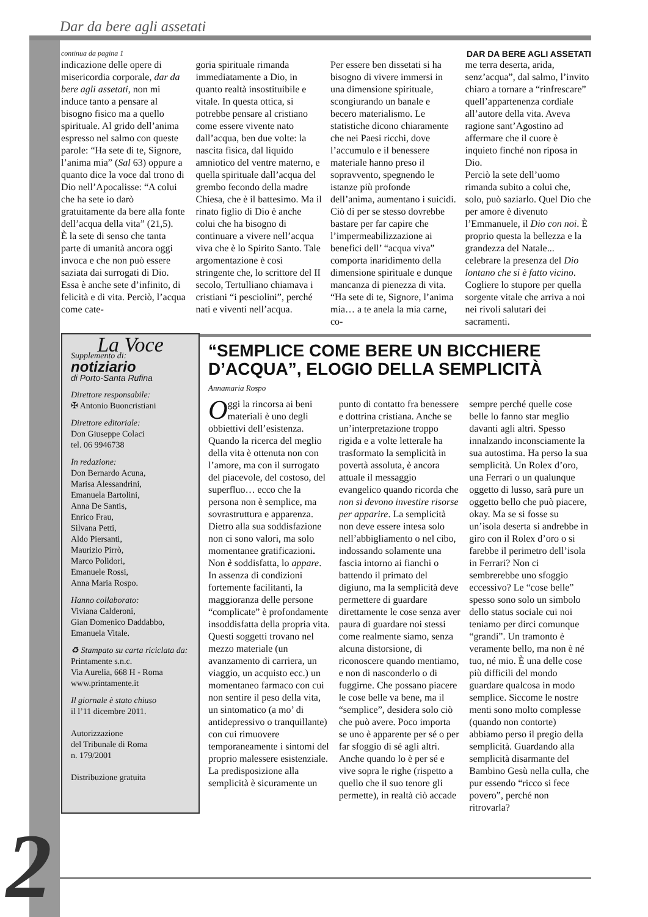Dar da bere agli assetati
continua da pagina 1 DAR DA BERE AGLI ASSETATI
indicazione delle opere di misericordia corporale, dar da bere agli assetati, non mi induce tanto a pensare al bisogno fisico ma a quello spirituale. Al grido dell’anima espresso nel salmo con queste parole: “Ha sete di te, Signore, l’anima mia” (Sal 63) oppure a quanto dice la voce dal trono di Dio nell’Apocalisse: “A colui che ha sete io darò gratuitamente da bere alla fonte dell’acqua della vita” (21,5).
È la sete di senso che tanta parte di umanità ancora oggi invoca e che non può essere saziata dai surrogati di Dio. Essa è anche sete d’infinito, di felicità e di vita. Perciò, l’acqua come cate-
goria spirituale rimanda immediatamente a Dio, in quanto realtà insostituibile e vitale. In questa ottica, si potrebbe pensare al cristiano come essere vivente nato dall’acqua, ben due volte: la nascita fisica, dal liquido amniotico del ventre materno, e quella spirituale dall’acqua del grembo fecondo della madre Chiesa, che è il battesimo. Ma il rinato figlio di Dio è anche colui che ha bisogno di continuare a vivere nell’acqua viva che è lo Spirito Santo. Tale argomentazione è così stringente che, lo scrittore del II secolo, Tertulliano chiamava i cristiani “i pesciolini”, perché nati e viventi nell’acqua.
Per essere ben dissetati si ha bisogno di vivere immersi in una dimensione spirituale, scongiurando un banale e becero materialismo. Le statistiche dicono chiaramente che nei Paesi ricchi, dove l’accumulo e il benessere materiale hanno preso il sopravvento, spegnendo le istanze più profonde dell’anima, aumentano i suicidi. Ciò di per se stesso dovrebbe bastare per far capire che l’impermeabilizzazione ai benefici dell’ “acqua viva” comporta inaridimento della dimensione spirituale e dunque mancanza di pienezza di vita. “Ha sete di te, Signore, l’anima mia… a te anela la mia carne, co-
me terra deserta, arida, senz’acqua”, dal salmo, l’invito chiaro a tornare a “rinfrescare” quell’appartenenza cordiale all’autore della vita. Aveva ragione sant’Agostino ad affermare che il cuore è inquieto finché non riposa in Dio.
Perciò la sete dell’uomo rimanda subito a colui che, solo, può saziarlo. Quel Dio che per amore è divenuto l’Emmanuele, il Dio con noi. È proprio questa la bellezza e la grandezza del Natale... celebrare la presenza del Dio lontano che si è fatto vicino. Cogliere lo stupore per quella sorgente vitale che arriva a noi nei rivoli salutari dei sacramenti.
La Voce
Supplemento di:
notiziario
di Porto-Santa Rufina
Direttore responsabile:
✠ Antonio Buoncristiani
Direttore editoriale:
Don Giuseppe Colaci
tel. 06 9946738
In redazione:
Don Bernardo Acuna,
Marisa Alessandrini,
Emanuela Bartolini,
Anna De Santis,
Enrico Frau,
Silvana Petti,
Aldo Piersanti,
Maurizio Pirrò,
Marco Polidori,
Emanuele Rossi,
Anna Maria Rospo.
Hanno collaborato:
Viviana Calderoni,
Gian Domenico Daddabbo,
Emanuela Vitale.
♻ Stampato su carta riciclata da:
Printamente s.n.c.
Via Aurelia, 668 H - Roma
www.printamente.it
Il giornale è stato chiuso
il l’11 dicembre 2011.
Autorizzazione
del Tribunale di Roma
n. 179/2001
Distribuzione gratuita
“SEMPLICE COME BERE UN BICCHIERE D’ACQUA”, ELOGIO DELLA SEMPLICITÀ
Annamaria Rospo
Oggi la rincorsa ai beni materiali è uno degli obbiettivi dell’esistenza. Quando la ricerca del meglio della vita è ottenuta non con l’amore, ma con il surrogato del piacevole, del costoso, del superfluo… ecco che la persona non è semplice, ma sovrastruttura e apparenza. Dietro alla sua soddisfazione non ci sono valori, ma solo momentanee gratificazioni. Non è soddisfatta, lo appare.
In assenza di condizioni fortemente facilitanti, la maggioranza delle persone “complicate” è profondamente insoddisfatta della propria vita. Questi soggetti trovano nel mezzo materiale (un avanzamento di carriera, un viaggio, un acquisto ecc.) un momentaneo farmaco con cui non sentire il peso della vita, un sintomatico (a mo’ di antidepressivo o tranquillante) con cui rimuovere temporaneamente i sintomi del proprio malessere esistenziale.
La predisposizione alla semplicità è sicuramente un
punto di contatto fra benessere e dottrina cristiana. Anche se un’interpretazione troppo rigida e a volte letterale ha trasformato la semplicità in povertà assoluta, è ancora attuale il messaggio evangelico quando ricorda che non si devono investire risorse per apparire. La semplicità non deve essere intesa solo nell’abbigliamento o nel cibo, indossando solamente una fascia intorno ai fianchi o battendo il primato del digiuno, ma la semplicità deve permettere di guardare direttamente le cose senza aver paura di guardare noi stessi come realmente siamo, senza alcuna distorsione, di riconoscere quando mentiamo, e non di nasconderlo o di fuggirne. Che possano piacere le cose belle va bene, ma il “semplice”, desidera solo ciò che può avere. Poco importa se uno è apparente per sé o per far sfoggio di sé agli altri. Anche quando lo è per sé e vive sopra le righe (rispetto a quello che il suo tenore gli permette), in realtà ciò accade
sempre perché quelle cose belle lo fanno star meglio davanti agli altri. Spesso innalzando inconsciamente la sua autostima. Ha perso la sua semplicità. Un Rolex d’oro, una Ferrari o un qualunque oggetto di lusso, sarà pure un oggetto bello che può piacere, okay. Ma se si fosse su un’isola deserta si andrebbe in giro con il Rolex d’oro o si farebbe il perimetro dell’isola in Ferrari? Non ci sembrerebbe uno sfoggio eccessivo? Le “cose belle” spesso sono solo un simbolo dello status sociale cui noi teniamo per dirci comunque “grandi”. Un tramonto è veramente bello, ma non è né tuo, né mio. È una delle cose più difficili del mondo guardare qualcosa in modo semplice. Siccome le nostre menti sono molto complesse (quando non contorte) abbiamo perso il pregio della semplicità. Guardando alla semplicità disarmante del Bambino Gesù nella culla, che pur essendo “ricco si fece povero”, perché non ritrovarla?
2